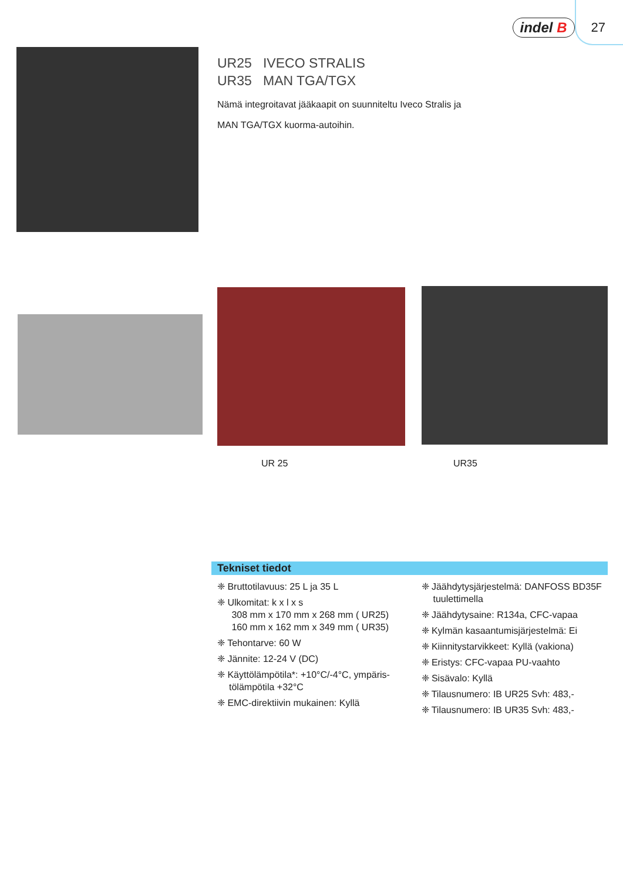indel B 27
UR25 IVECO STRALIS
UR35 MAN TGA/TGX
Nämä integroitavat jääkaapit on suunniteltu Iveco Stralis ja
MAN TGA/TGX kuorma-autoihin.
UR 25 UR35
Tekniset tiedot
❈ Bruttotilavuus: 25 L ja 35 L
❈ Ulkomitat: k x l x s
308 mm x 170 mm x 268 mm ( UR25)
160 mm x 162 mm x 349 mm ( UR35)
❈ Tehontarve: 60 W
❈ Jännite: 12-24 V (DC)
❈ Käyttölämpötila*: +10°C/-4°C, ympäris-tölämpötila +32°C
❈ EMC-direktiivin mukainen: Kyllä
❈ Jäähdytysjärjestelmä: DANFOSS BD35F tuulettimella
❈ Jäähdytysaine: R134a, CFC-vapaa
❈ Kylmän kasaantumisjärjestelmä: Ei
❈ Kiinnitystarvikkeet: Kyllä (vakiona)
❈ Eristys: CFC-vapaa PU-vaahto
❈ Sisävalo: Kyllä
❈ Tilausnumero: IB UR25 Svh: 483,-
❈ Tilausnumero: IB UR35 Svh: 483,-